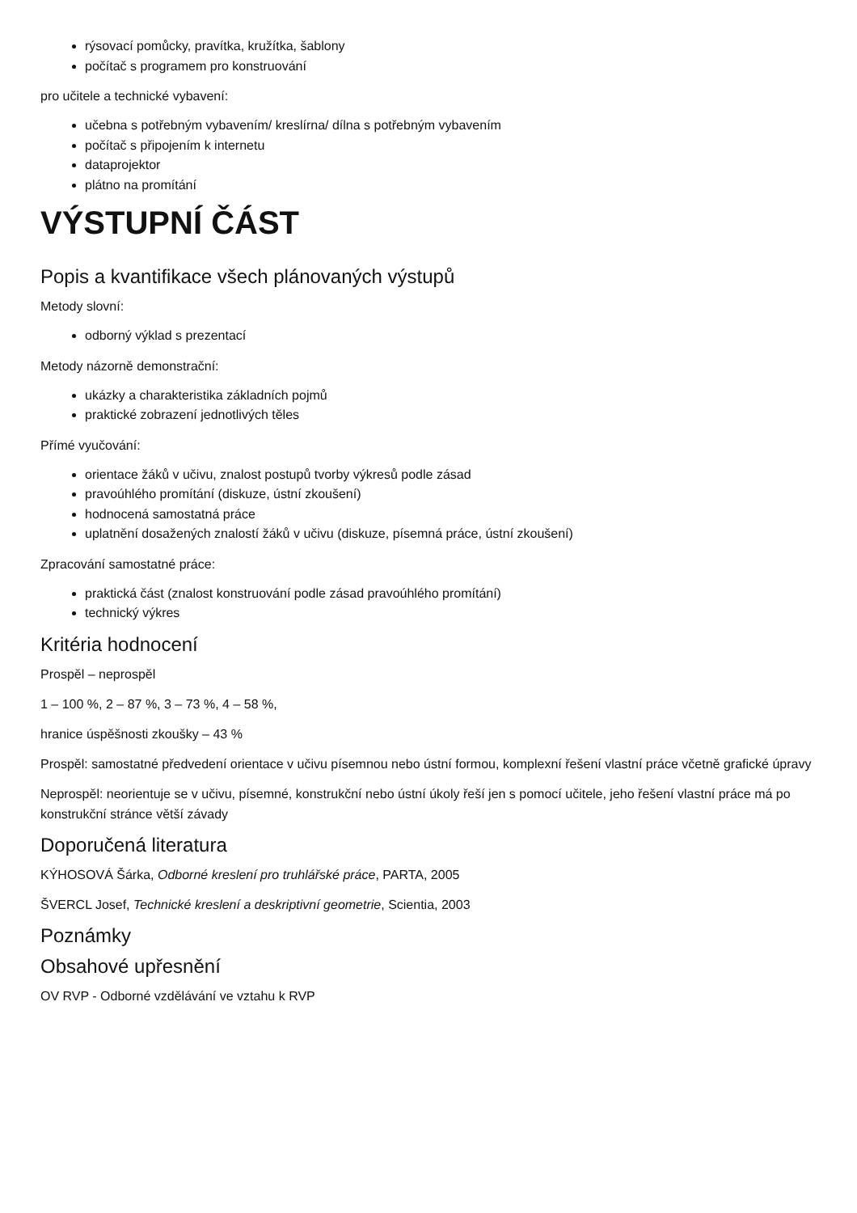rýsovací pomůcky, pravítka, kružítka, šablony
počítač s programem pro konstruování
pro učitele a technické vybavení:
učebna s potřebným vybavením/ kreslírna/ dílna s potřebným vybavením
počítač s připojením k internetu
dataprojektor
plátno na promítání
VÝSTUPNÍ ČÁST
Popis a kvantifikace všech plánovaných výstupů
Metody slovní:
odborný výklad s prezentací
Metody názorně demonstrační:
ukázky a charakteristika základních pojmů
praktické zobrazení jednotlivých těles
Přímé vyučování:
orientace žáků v učivu, znalost postupů tvorby výkresů podle zásad
pravoúhlého promítání (diskuze, ústní zkoušení)
hodnocená samostatná práce
uplatnění dosažených znalostí žáků v učivu (diskuze, písemná práce, ústní zkoušení)
Zpracování samostatné práce:
praktická část (znalost konstruování podle zásad pravoúhlého promítání)
technický výkres
Kritéria hodnocení
Prospěl – neprospěl
1 – 100 %, 2 – 87 %, 3 – 73 %, 4 – 58 %,
hranice úspěšnosti zkoušky – 43 %
Prospěl: samostatné předvedení orientace v učivu písemnou nebo ústní formou, komplexní řešení vlastní práce včetně grafické úpravy
Neprospěl: neorientuje se v učivu, písemné, konstrukční nebo ústní úkoly řeší jen s pomocí učitele, jeho řešení vlastní práce má po konstrukční stránce větší závady
Doporučená literatura
KÝHOSOVÁ Šárka, Odborné kreslení pro truhlářské práce, PARTA, 2005
ŠVERCL Josef, Technické kreslení a deskriptivní geometrie, Scientia, 2003
Poznámky
Obsahové upřesnění
OV RVP - Odborné vzdělávání ve vztahu k RVP